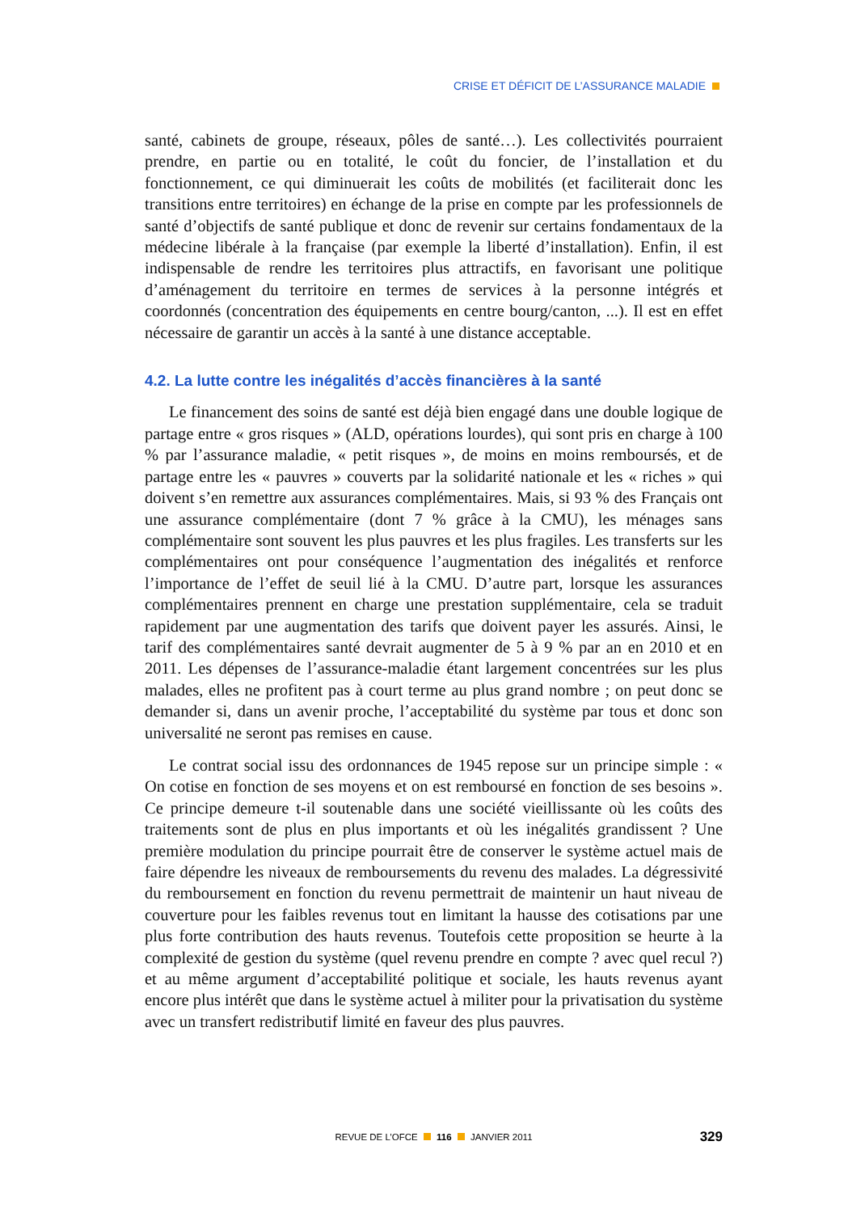CRISE ET DÉFICIT DE L’ASSURANCE MALADIE
santé, cabinets de groupe, réseaux, pôles de santé…). Les collectivités pourraient prendre, en partie ou en totalité, le coût du foncier, de l’installation et du fonctionnement, ce qui diminuerait les coûts de mobilités (et faciliterait donc les transitions entre territoires) en échange de la prise en compte par les professionnels de santé d’objectifs de santé publique et donc de revenir sur certains fondamentaux de la médecine libérale à la française (par exemple la liberté d’installation). Enfin, il est indispensable de rendre les territoires plus attractifs, en favorisant une politique d’aménagement du territoire en termes de services à la personne intégrés et coordonnés (concentration des équipements en centre bourg/canton, ...). Il est en effet nécessaire de garantir un accès à la santé à une distance acceptable.
4.2. La lutte contre les inégalités d’accès financières à la santé
Le financement des soins de santé est déjà bien engagé dans une double logique de partage entre « gros risques » (ALD, opérations lourdes), qui sont pris en charge à 100 % par l’assurance maladie, « petit risques », de moins en moins remboursés, et de partage entre les « pauvres » couverts par la solidarité nationale et les « riches » qui doivent s’en remettre aux assurances complémentaires. Mais, si 93 % des Français ont une assurance complémentaire (dont 7 % grâce à la CMU), les ménages sans complémentaire sont souvent les plus pauvres et les plus fragiles. Les transferts sur les complémentaires ont pour conséquence l’augmentation des inégalités et renforce l’importance de l’effet de seuil lié à la CMU. D’autre part, lorsque les assurances complémentaires prennent en charge une prestation supplémentaire, cela se traduit rapidement par une augmentation des tarifs que doivent payer les assurés. Ainsi, le tarif des complémentaires santé devrait augmenter de 5 à 9 % par an en 2010 et en 2011. Les dépenses de l’assurance-maladie étant largement concentrées sur les plus malades, elles ne profitent pas à court terme au plus grand nombre ; on peut donc se demander si, dans un avenir proche, l’acceptabilité du système par tous et donc son universalité ne seront pas remises en cause.
Le contrat social issu des ordonnances de 1945 repose sur un principe simple : « On cotise en fonction de ses moyens et on est remboursé en fonction de ses besoins ». Ce principe demeure t-il soutenable dans une société vieillissante où les coûts des traitements sont de plus en plus importants et où les inégalités grandissent ? Une première modulation du principe pourrait être de conserver le système actuel mais de faire dépendre les niveaux de remboursements du revenu des malades. La dégressivité du remboursement en fonction du revenu permettrait de maintenir un haut niveau de couverture pour les faibles revenus tout en limitant la hausse des cotisations par une plus forte contribution des hauts revenus. Toutefois cette proposition se heurte à la complexité de gestion du système (quel revenu prendre en compte ? avec quel recul ?) et au même argument d’acceptabilité politique et sociale, les hauts revenus ayant encore plus intérêt que dans le système actuel à militer pour la privatisation du système avec un transfert redistributif limité en faveur des plus pauvres.
REVUE DE L’OFCE 116 JANVIER 2011
329